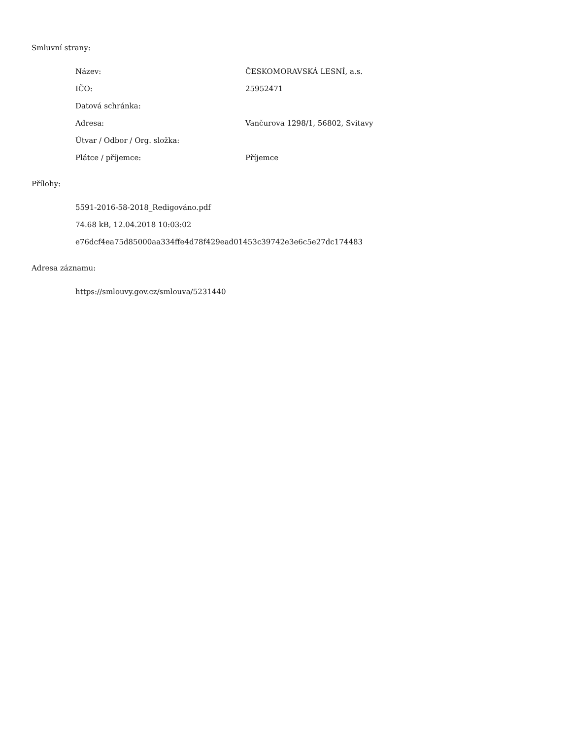Smluvní strany:
| Název: | ČESKOMORAVSKÁ LESNÍ, a.s. |
| IČO: | 25952471 |
| Datová schránka: | |
| Adresa: | Vančurova 1298/1, 56802, Svitavy |
| Útvar / Odbor / Org. složka: | |
| Plátce / příjemce: | Příjemce |
Přílohy:
5591-2016-58-2018_Redigováno.pdf
74.68 kB, 12.04.2018 10:03:02
e76dcf4ea75d85000aa334ffe4d78f429ead01453c39742e3e6c5e27dc174483
Adresa záznamu:
https://smlouvy.gov.cz/smlouva/5231440